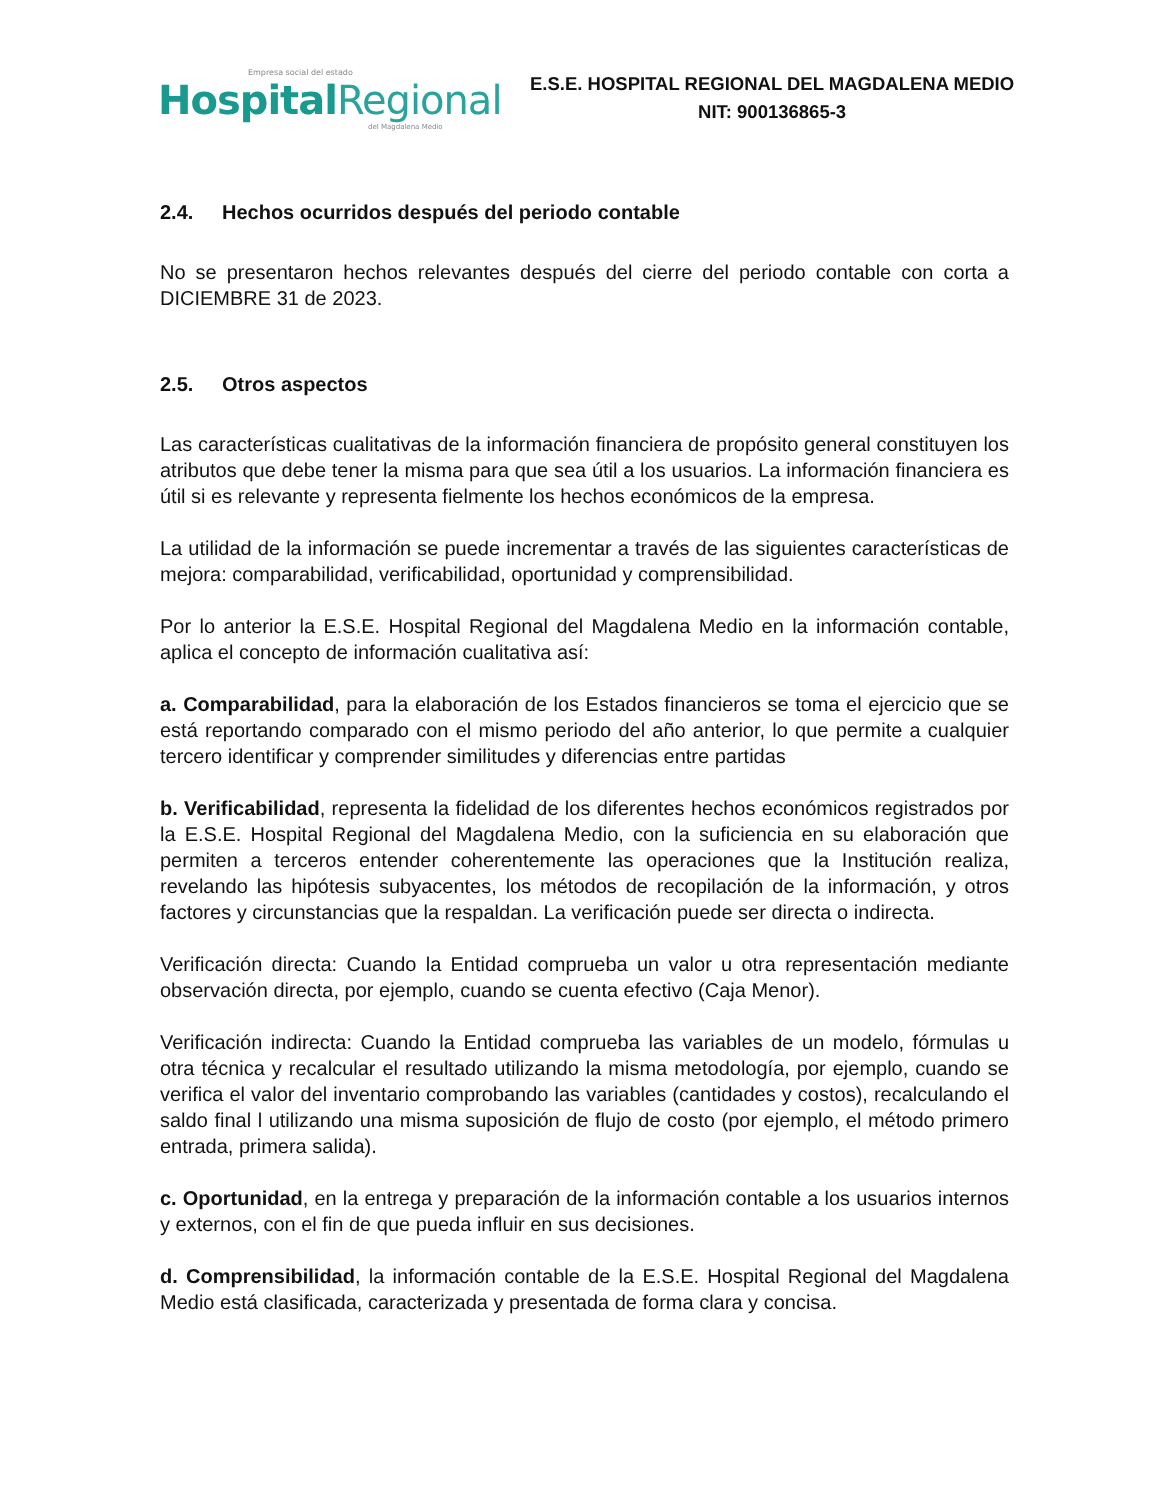Empresa social del estado
HospitalRegional
del Magdalena Medio
E.S.E. HOSPITAL REGIONAL DEL MAGDALENA MEDIO
NIT: 900136865-3
2.4. Hechos ocurridos después del periodo contable
No se presentaron hechos relevantes después del cierre del periodo contable con corta a DICIEMBRE 31 de 2023.
2.5. Otros aspectos
Las características cualitativas de la información financiera de propósito general constituyen los atributos que debe tener la misma para que sea útil a los usuarios. La información financiera es útil si es relevante y representa fielmente los hechos económicos de la empresa.
La utilidad de la información se puede incrementar a través de las siguientes características de mejora: comparabilidad, verificabilidad, oportunidad y comprensibilidad.
Por lo anterior la E.S.E. Hospital Regional del Magdalena Medio en la información contable, aplica el concepto de información cualitativa así:
a. Comparabilidad, para la elaboración de los Estados financieros se toma el ejercicio que se está reportando comparado con el mismo periodo del año anterior, lo que permite a cualquier tercero identificar y comprender similitudes y diferencias entre partidas
b. Verificabilidad, representa la fidelidad de los diferentes hechos económicos registrados por la E.S.E. Hospital Regional del Magdalena Medio, con la suficiencia en su elaboración que permiten a terceros entender coherentemente las operaciones que la Institución realiza, revelando las hipótesis subyacentes, los métodos de recopilación de la información, y otros factores y circunstancias que la respaldan. La verificación puede ser directa o indirecta.
Verificación directa: Cuando la Entidad comprueba un valor u otra representación mediante observación directa, por ejemplo, cuando se cuenta efectivo (Caja Menor).
Verificación indirecta: Cuando la Entidad comprueba las variables de un modelo, fórmulas u otra técnica y recalcular el resultado utilizando la misma metodología, por ejemplo, cuando se verifica el valor del inventario comprobando las variables (cantidades y costos), recalculando el saldo final l utilizando una misma suposición de flujo de costo (por ejemplo, el método primero entrada, primera salida).
c. Oportunidad, en la entrega y preparación de la información contable a los usuarios internos y externos, con el fin de que pueda influir en sus decisiones.
d. Comprensibilidad, la información contable de la E.S.E. Hospital Regional del Magdalena Medio está clasificada, caracterizada y presentada de forma clara y concisa.